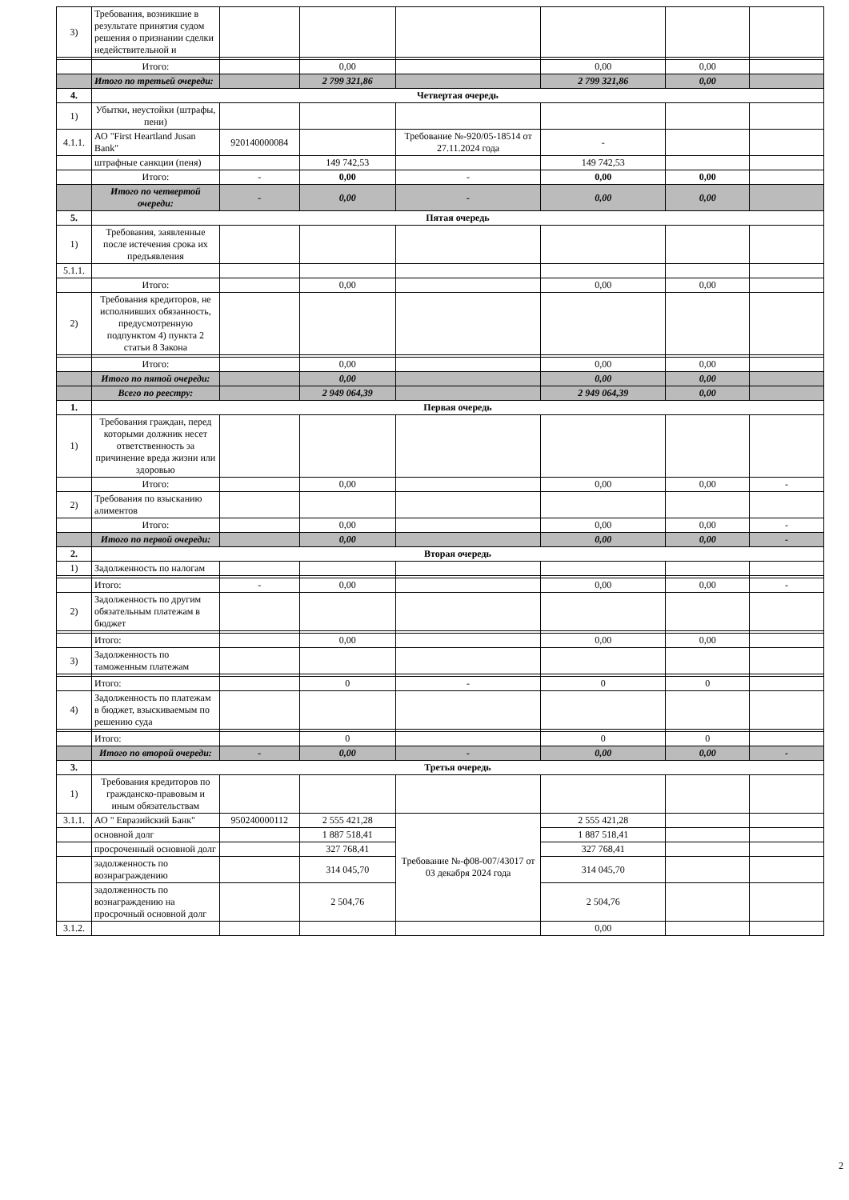| 3) | Требования, возникшие в результате принятия судом решения о признании сделки недействительной и | | | | | | |
| | Итого: | | 0,00 | | 0,00 | 0,00 | |
| | Итого по третьей очереди: | | 2 799 321,86 | | 2 799 321,86 | 0,00 | |
| 4. | Четвертая очередь | | | | | | |
| 1) | Убытки, неустойки (штрафы, пени) | | | | | | |
| 4.1.1. | АО "First Heartland Jusan Bank" | 920140000084 | | Требование №-920/05-18514 от 27.11.2024 года | - | | |
| | штрафные санкции (пеня) | | 149 742,53 | | 149 742,53 | | |
| | Итого: | - | 0,00 | - | 0,00 | 0,00 | |
| | Итого по четвертой очереди: | - | 0,00 | - | 0,00 | 0,00 | |
| 5. | Пятая очередь | | | | | | |
| 1) | Требования, заявленные после истечения срока их предъявления | | | | | | |
| 5.1.1. | | | | | | | |
| | Итого: | | 0,00 | | 0,00 | 0,00 | |
| 2) | Требования кредиторов, не исполнивших обязанность, предусмотренную подпунктом 4) пункта 2 статьи 8 Закона | | | | | | |
| | Итого: | | 0,00 | | 0,00 | 0,00 | |
| | Итого по пятой очереди: | | 0,00 | | 0,00 | 0,00 | |
| | Всего по реестру: | | 2 949 064,39 | | 2 949 064,39 | 0,00 | |
| 1. | Первая очередь | | | | | | |
| 1) | Требования граждан, перед которыми должник несет ответственность за причинение вреда жизни или здоровью | | | | | | |
| | Итого: | | 0,00 | | 0,00 | 0,00 | - |
| 2) | Требования по взысканию алиментов | | | | | | |
| | Итого: | | 0,00 | | 0,00 | 0,00 | - |
| | Итого по первой очереди: | | 0,00 | | 0,00 | 0,00 | - |
| 2. | Вторая очередь | | | | | | |
| 1) | Задолженность по налогам | | | | | | |
| | Итого: | - | 0,00 | | 0,00 | 0,00 | - |
| 2) | Задолженность по другим обязательным платежам в бюджет | | | | | | |
| | Итого: | | 0,00 | | 0,00 | 0,00 | |
| 3) | Задолженность по таможенным платежам | | | | | | |
| | Итого: | | 0 | - | 0 | 0 | |
| 4) | Задолженность по платежам в бюджет, взыскиваемым по решению суда | | | | | | |
| | Итого: | | 0 | | 0 | 0 | |
| | Итого по второй очереди: | - | 0,00 | - | 0,00 | 0,00 | - |
| 3. | Третья очередь | | | | | | |
| 1) | Требования кредиторов по гражданско-правовым и иным обязательствам | | | | | | |
| 3.1.1. | АО " Евразийский Банк" | 950240000112 | 2 555 421,28 | Требование №-ф08-007/43017 от 03 декабря 2024 года | 2 555 421,28 | | |
| | основной долг | | 1 887 518,41 | | 1 887 518,41 | | |
| | просроченный основной долг | | 327 768,41 | | 327 768,41 | | |
| | задолженность по вознраграждению | | 314 045,70 | | 314 045,70 | | |
| | задолженность по вознаграждению на просрочный основной долг | | 2 504,76 | | 2 504,76 | | |
| 3.1.2. | | | | | 0,00 | | |
2